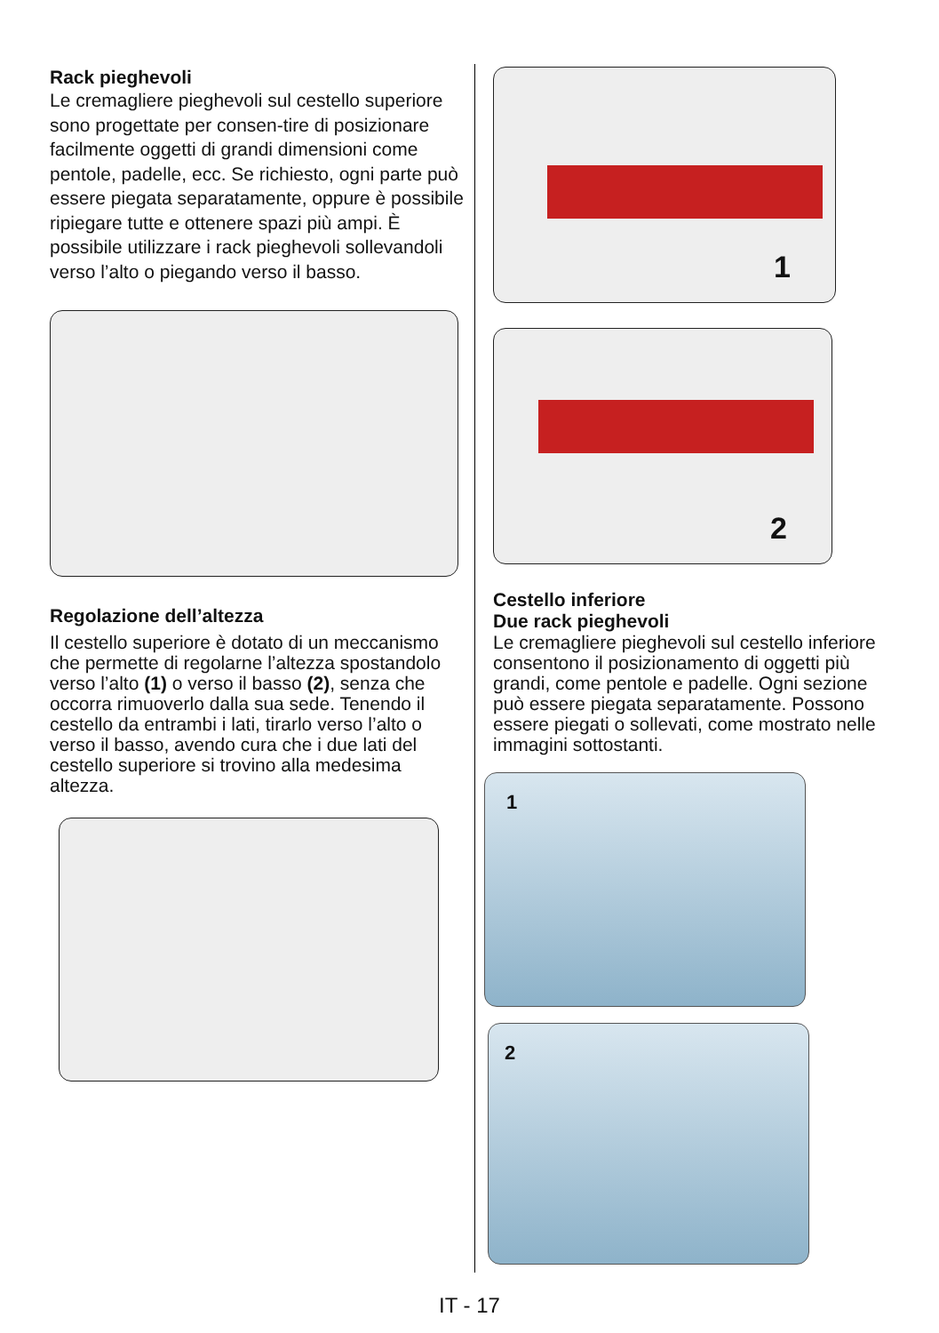Rack pieghevoli
Le cremagliere pieghevoli sul cestello superiore sono progettate per consen-tire di posizionare facilmente oggetti di grandi dimensioni come pentole, padelle, ecc. Se richiesto, ogni parte può essere piegata separatamente, oppure è possibile ripiegare tutte e ottenere spazi più ampi. È possibile utilizzare i rack pieghevoli sollevandoli verso l’alto o piegando verso il basso.
Regolazione dell’altezza
Il cestello superiore è dotato di un meccanismo che permette di regolarne l’altezza spostandolo verso l’alto (1) o verso il basso (2), senza che occorra rimuoverlo dalla sua sede. Tenendo il cestello da entrambi i lati, tirarlo verso l’alto o verso il basso, avendo cura che i due lati del cestello superiore si trovino alla medesima altezza.
1
2
Cestello inferiore
Due rack pieghevoli
Le cremagliere pieghevoli sul cestello inferiore consentono il posizionamento di oggetti più grandi, come pentole e padelle. Ogni sezione può essere piegata separatamente. Possono essere piegati o sollevati, come mostrato nelle immagini sottostanti.
1
2
IT - 17